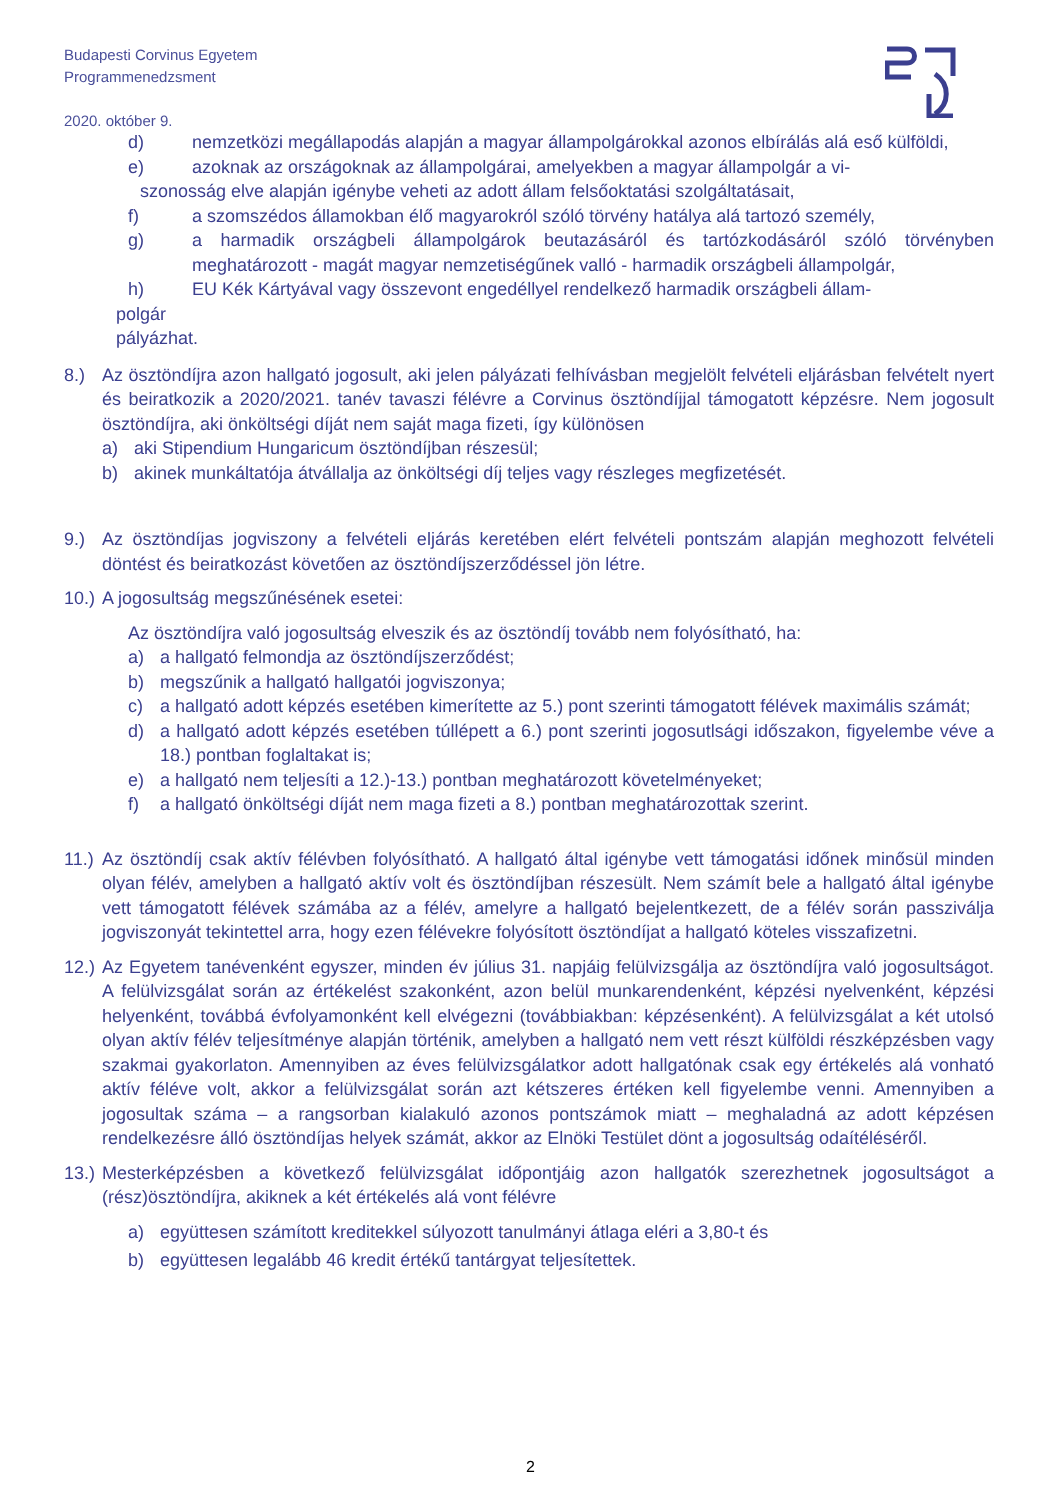Budapesti Corvinus Egyetem
Programmenedzsment
2020. október 9.
d) nemzetközi megállapodás alapján a magyar állampolgárokkal azonos elbírálás alá eső külföldi,
e) azoknak az országoknak az állampolgárai, amelyekben a magyar állampolgár a vi-
szonosság elve alapján igénybe veheti az adott állam felsőoktatási szolgáltatásait,
f) a szomszédos államokban élő magyarokról szóló törvény hatálya alá tartozó személy,
g) a harmadik országbeli állampolgárok beutazásáról és tartózkodásáról szóló törvényben meghatározott - magát magyar nemzetiségűnek valló - harmadik országbeli állampolgár,
h) EU Kék Kártyával vagy összevont engedéllyel rendelkező harmadik országbeli állam-
polgár
pályázhat.
8.) Az ösztöndíjra azon hallgató jogosult, aki jelen pályázati felhívásban megjelölt felvételi eljárásban felvételt nyert és beiratkozik a 2020/2021. tanév tavaszi félévre a Corvinus ösztöndíjjal támogatott képzésre. Nem jogosult ösztöndíjra, aki önköltségi díját nem saját maga fizeti, így különösen
a) aki Stipendium Hungaricum ösztöndíjban részesül;
b) akinek munkáltatója átvállalja az önköltségi díj teljes vagy részleges megfizetését.
9.) Az ösztöndíjas jogviszony a felvételi eljárás keretében elért felvételi pontszám alapján meghozott felvételi döntést és beiratkozást követően az ösztöndíjszerződéssel jön létre.
10.) A jogosultság megszűnésének esetei:
Az ösztöndíjra való jogosultság elveszik és az ösztöndíj tovább nem folyósítható, ha:
a) a hallgató felmondja az ösztöndíjszerződést;
b) megszűnik a hallgató hallgatói jogviszonya;
c) a hallgató adott képzés esetében kimerítette az 5.) pont szerinti támogatott félévek maximális számát;
d) a hallgató adott képzés esetében túllépett a 6.) pont szerinti jogosutlsági időszakon, figyelembe véve a 18.) pontban foglaltakat is;
e) a hallgató nem teljesíti a 12.)-13.) pontban meghatározott követelményeket;
f) a hallgató önköltségi díját nem maga fizeti a 8.) pontban meghatározottak szerint.
11.) Az ösztöndíj csak aktív félévben folyósítható. A hallgató által igénybe vett támogatási időnek minősül minden olyan félév, amelyben a hallgató aktív volt és ösztöndíjban részesült. Nem számít bele a hallgató által igénybe vett támogatott félévek számába az a félév, amelyre a hallgató bejelentkezett, de a félév során passziválja jogviszonyát tekintettel arra, hogy ezen félévekre folyósított ösztöndíjat a hallgató köteles visszafizetni.
12.) Az Egyetem tanévenként egyszer, minden év július 31. napjáig felülvizsgálja az ösztöndíjra való jogosultságot. A felülvizsgálat során az értékelést szakonként, azon belül munkarendenként, képzési nyelvenként, képzési helyenként, továbbá évfolyamonként kell elvégezni (továbbiakban: képzésenként). A felülvizsgálat a két utolsó olyan aktív félév teljesítménye alapján történik, amelyben a hallgató nem vett részt külföldi részképzésben vagy szakmai gyakorlaton. Amennyiben az éves felülvizsgálatkor adott hallgatónak csak egy értékelés alá vonható aktív féléve volt, akkor a felülvizsgálat során azt kétszeres értéken kell figyelembe venni. Amennyiben a jogosultak száma – a rangsorban kialakuló azonos pontszámok miatt – meghaladná az adott képzésen rendelkezésre álló ösztöndíjas helyek számát, akkor az Elnöki Testület dönt a jogosultság odaítéléséről.
13.) Mesterképzésben a következő felülvizsgálat időpontjáig azon hallgatók szerezhetnek jogosultságot a (rész)ösztöndíjra, akiknek a két értékelés alá vont félévre
a) együttesen számított kreditekkel súlyozott tanulmányi átlaga eléri a 3,80-t és
b) együttesen legalább 46 kredit értékű tantárgyat teljesítettek.
2